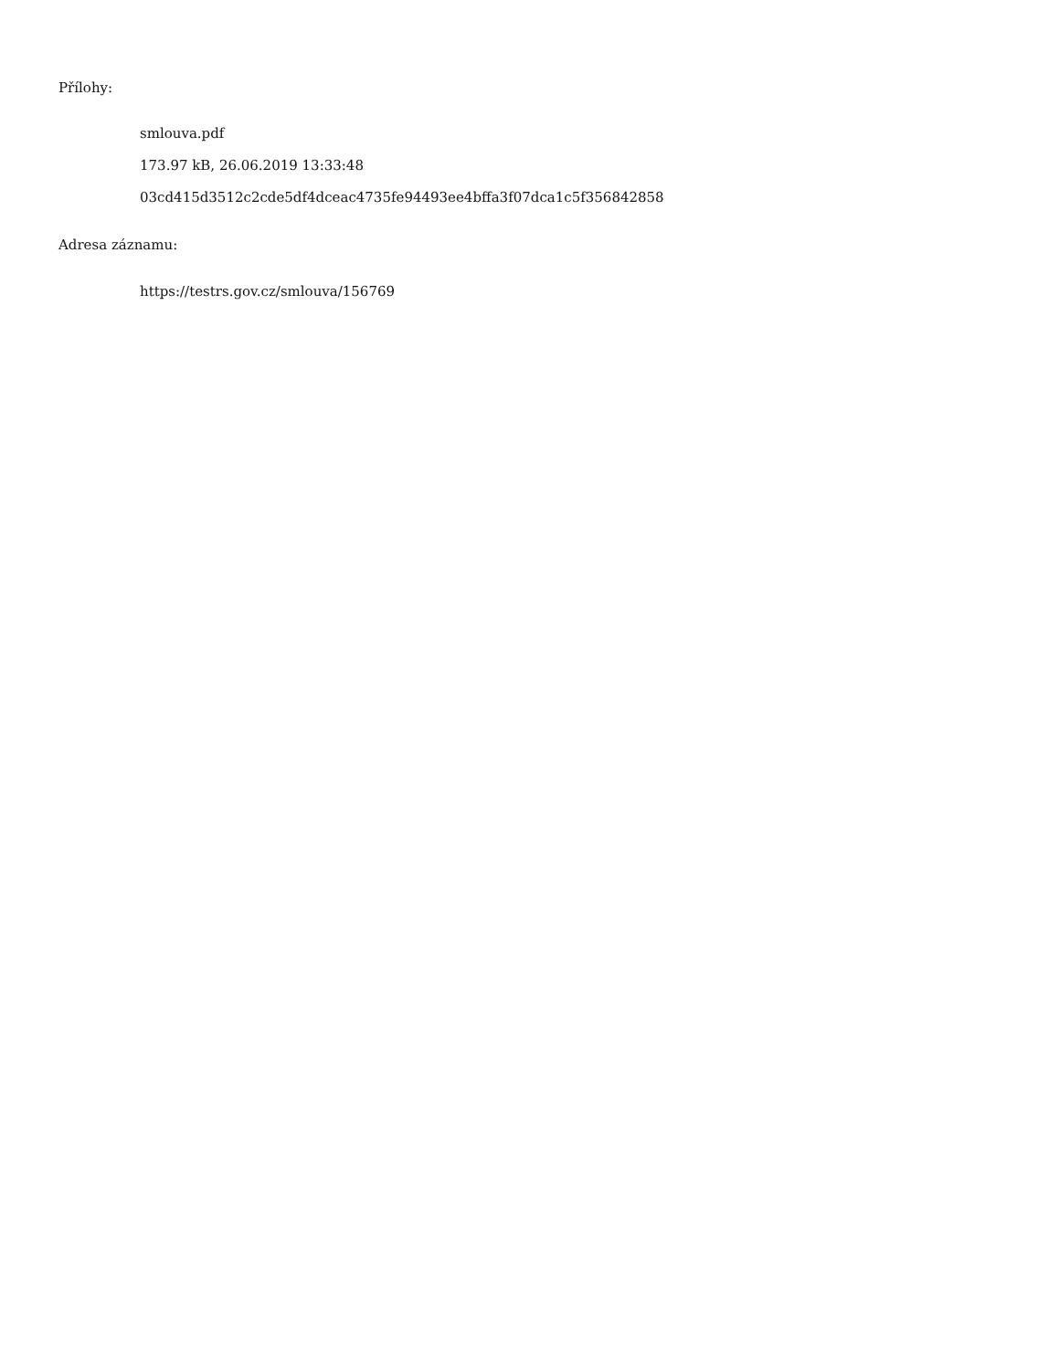Přílohy:
smlouva.pdf
173.97 kB, 26.06.2019 13:33:48
03cd415d3512c2cde5df4dceac4735fe94493ee4bffa3f07dca1c5f356842858
Adresa záznamu:
https://testrs.gov.cz/smlouva/156769